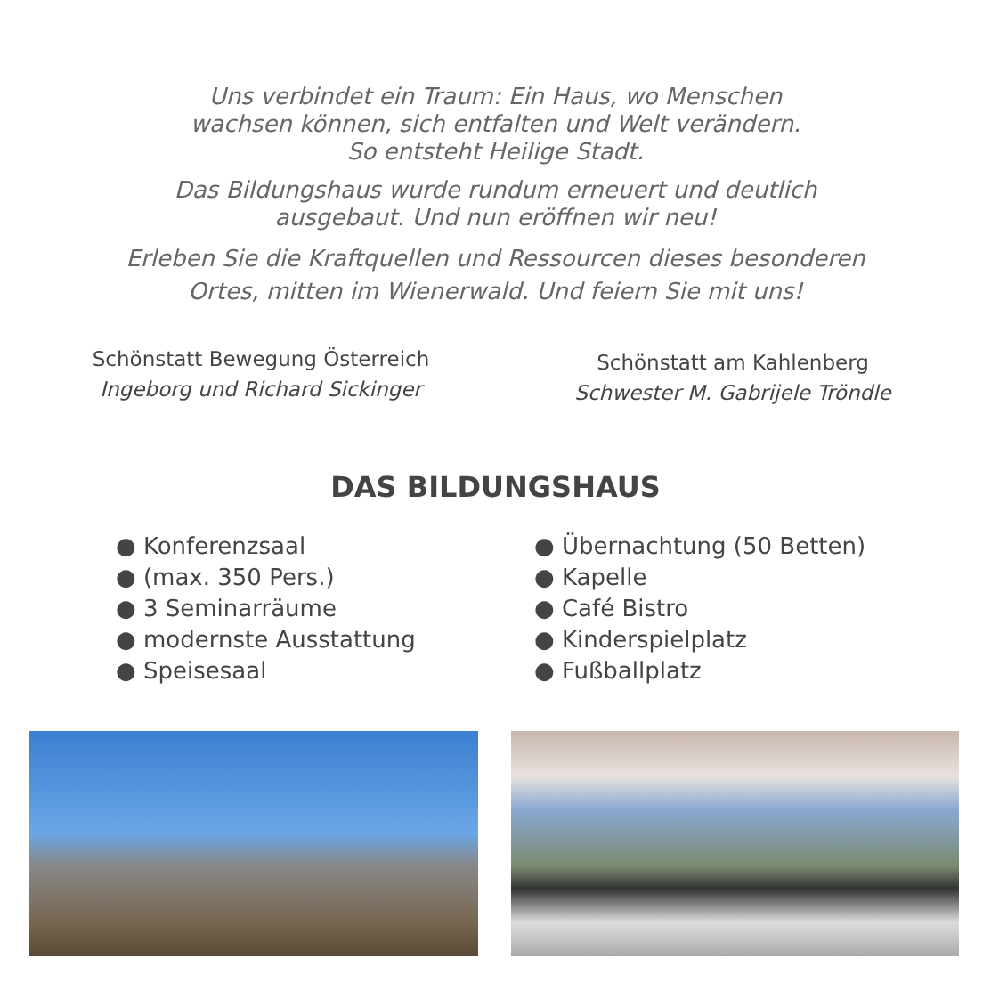Uns verbindet ein Traum: Ein Haus, wo Menschen
wachsen können, sich entfalten und Welt verändern.
So entsteht Heilige Stadt.
Das Bildungshaus wurde rundum erneuert und deutlich
ausgebaut. Und nun eröffnen wir neu!
Erleben Sie die Kraftquellen und Ressourcen dieses besonderen
Ortes, mitten im Wienerwald. Und feiern Sie mit uns!
Schönstatt Bewegung Österreich
Ingeborg und Richard Sickinger
Schönstatt am Kahlenberg
Schwester M. Gabrijele Tröndle
DAS BILDUNGSHAUS
● Konferenzsaal
● (max. 350 Pers.)
● 3 Seminarräume
● modernste Ausstattung
● Speisesaal
● Übernachtung (50 Betten)
● Kapelle
● Café Bistro
● Kinderspielplatz
● Fußballplatz